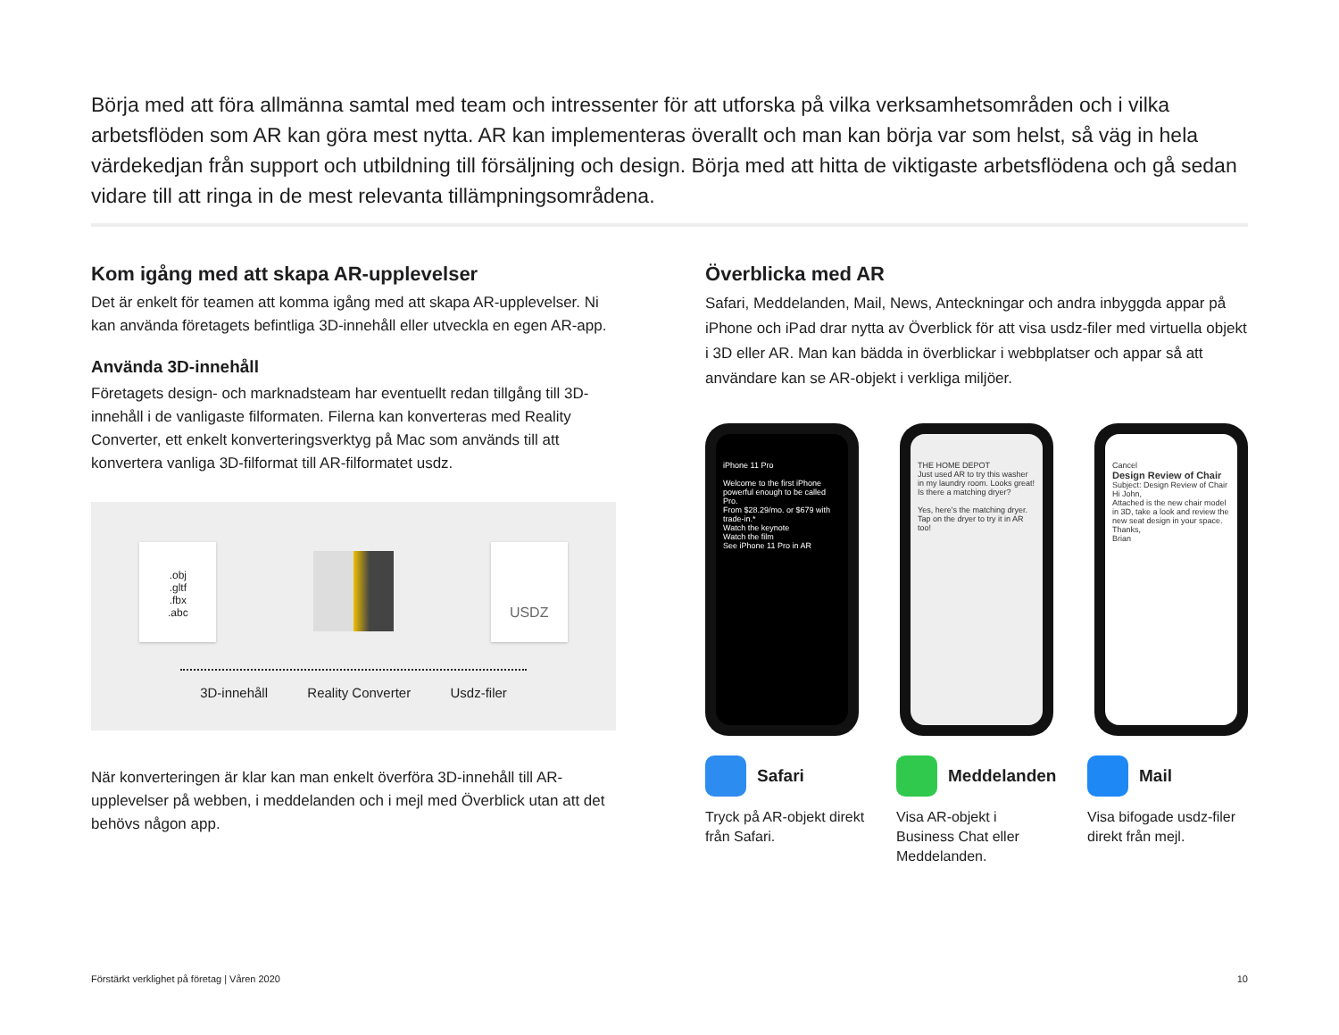Börja med att föra allmänna samtal med team och intressenter för att utforska på vilka verksamhetsområden och i vilka arbetsflöden som AR kan göra mest nytta. AR kan implementeras överallt och man kan börja var som helst, så väg in hela värdekedjan från support och utbildning till försäljning och design. Börja med att hitta de viktigaste arbetsflödena och gå sedan vidare till att ringa in de mest relevanta tillämpningsområdena.
Kom igång med att skapa AR-upplevelser
Det är enkelt för teamen att komma igång med att skapa AR-upplevelser. Ni kan använda företagets befintliga 3D-innehåll eller utveckla en egen AR-app.
Använda 3D-innehåll
Företagets design- och marknadsteam har eventuellt redan tillgång till 3D-innehåll i de vanligaste filformaten. Filerna kan konverteras med Reality Converter, ett enkelt konverteringsverktyg på Mac som används till att konvertera vanliga 3D-filformat till AR-filformatet usdz.
.obj
.gltf
.fbx
.abc
USDZ
3D-innehåll Reality Converter Usdz-filer
När konverteringen är klar kan man enkelt överföra 3D-innehåll till AR-upplevelser på webben, i meddelanden och i mejl med Överblick utan att det behövs någon app.
Överblicka med AR
Safari, Meddelanden, Mail, News, Anteckningar och andra inbyggda appar på iPhone och iPad drar nytta av Överblick för att visa usdz-filer med virtuella objekt i 3D eller AR. Man kan bädda in överblickar i webbplatser och appar så att användare kan se AR-objekt i verkliga miljöer.
iPhone 11 Pro
Welcome to the first iPhone powerful enough to be called Pro.
From $28.29/mo. or $679 with trade-in.*
Watch the keynote
Watch the film
See iPhone 11 Pro in AR
THE HOME DEPOT
Just used AR to try this washer in my laundry room. Looks great! Is there a matching dryer?
Yes, here's the matching dryer. Tap on the dryer to try it in AR too!
Cancel
Design Review of Chair
Subject: Design Review of Chair
Hi John,
Attached is the new chair model in 3D, take a look and review the new seat design in your space.
Thanks,
Brian
Safari
Tryck på AR-objekt direkt från Safari.
Meddelanden
Visa AR-objekt i Business Chat eller Meddelanden.
Mail
Visa bifogade usdz-filer direkt från mejl.
Förstärkt verklighet på företag | Våren 2020 10